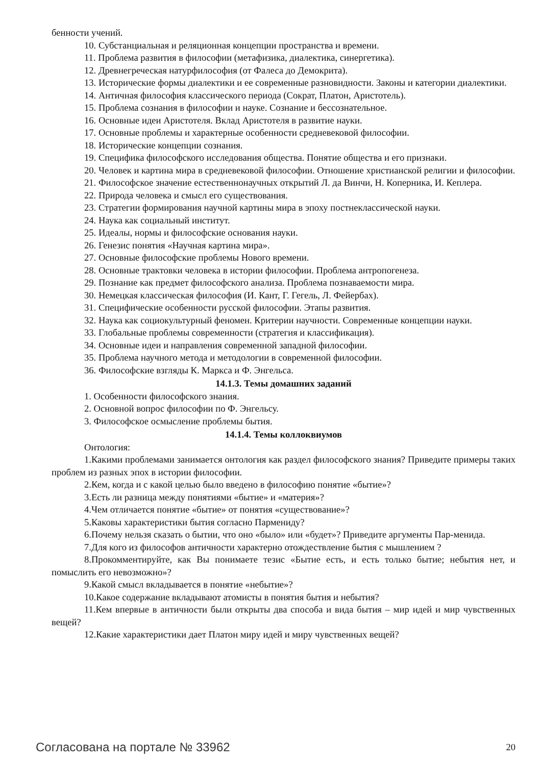бенности учений.
10. Субстанциальная и реляционная концепции пространства и времени.
11. Проблема развития в философии (метафизика, диалектика, синергетика).
12. Древнегреческая натурфилософия (от Фалеса до Демокрита).
13. Исторические формы диалектики и ее современные разновидности. Законы и категории диалектики.
14. Античная философия классического периода (Сократ, Платон, Аристотель).
15. Проблема сознания в философии и науке. Сознание и бессознательное.
16. Основные идеи Аристотеля. Вклад Аристотеля в развитие науки.
17. Основные проблемы и характерные особенности средневековой философии.
18. Исторические концепции сознания.
19. Специфика философского исследования общества. Понятие общества и его признаки.
20. Человек и картина мира в средневековой философии. Отношение христианской религии и философии.
21. Философское значение естественнонаучных открытий Л. да Винчи, Н. Коперника, И. Кеплера.
22. Природа человека и смысл его существования.
23. Стратегии формирования научной картины мира в эпоху постнеклассической науки.
24. Наука как социальный институт.
25. Идеалы, нормы и философские основания науки.
26. Генезис понятия «Научная картина мира».
27. Основные философские проблемы Нового времени.
28. Основные трактовки человека в истории философии. Проблема антропогенеза.
29. Познание как предмет философского анализа. Проблема познаваемости мира.
30. Немецкая классическая философия (И. Кант, Г. Гегель, Л. Фейербах).
31. Специфические особенности русской философии. Этапы развития.
32. Наука как социокультурный феномен. Критерии научности. Современные концепции науки.
33. Глобальные проблемы современности (стратегия и классификация).
34. Основные идеи и направления современной западной философии.
35. Проблема научного метода и методологии в современной философии.
36. Философские взгляды К. Маркса и Ф. Энгельса.
14.1.3. Темы домашних заданий
1. Особенности философского знания.
2. Основной вопрос философии по Ф. Энгельсу.
3. Философское осмысление проблемы бытия.
14.1.4. Темы коллоквиумов
Онтология:
1.Какими проблемами занимается онтология как раздел философского знания? Приведите примеры таких проблем из разных эпох в истории философии.
2.Кем, когда и с какой целью было введено в философию понятие «бытие»?
3.Есть ли разница между понятиями «бытие» и «материя»?
4.Чем отличается понятие «бытие» от понятия «существование»?
5.Каковы характеристики бытия согласно Пармениду?
6.Почему нельзя сказать о бытии, что оно «было» или «будет»? Приведите аргументы Пар-менида.
7.Для кого из философов античности характерно отождествление бытия с мышлением ?
8.Прокомментируйте, как Вы понимаете тезис «Бытие есть, и есть только бытие; небытия нет, и помыслить его невозможно»?
9.Какой смысл вкладывается в понятие «небытие»?
10.Какое содержание вкладывают атомисты в понятия бытия и небытия?
11.Кем впервые в античности были открыты два способа и вида бытия – мир идей и мир чувственных вещей?
12.Какие характеристики дает Платон миру идей и миру чувственных вещей?
Согласована на портале № 33962 20